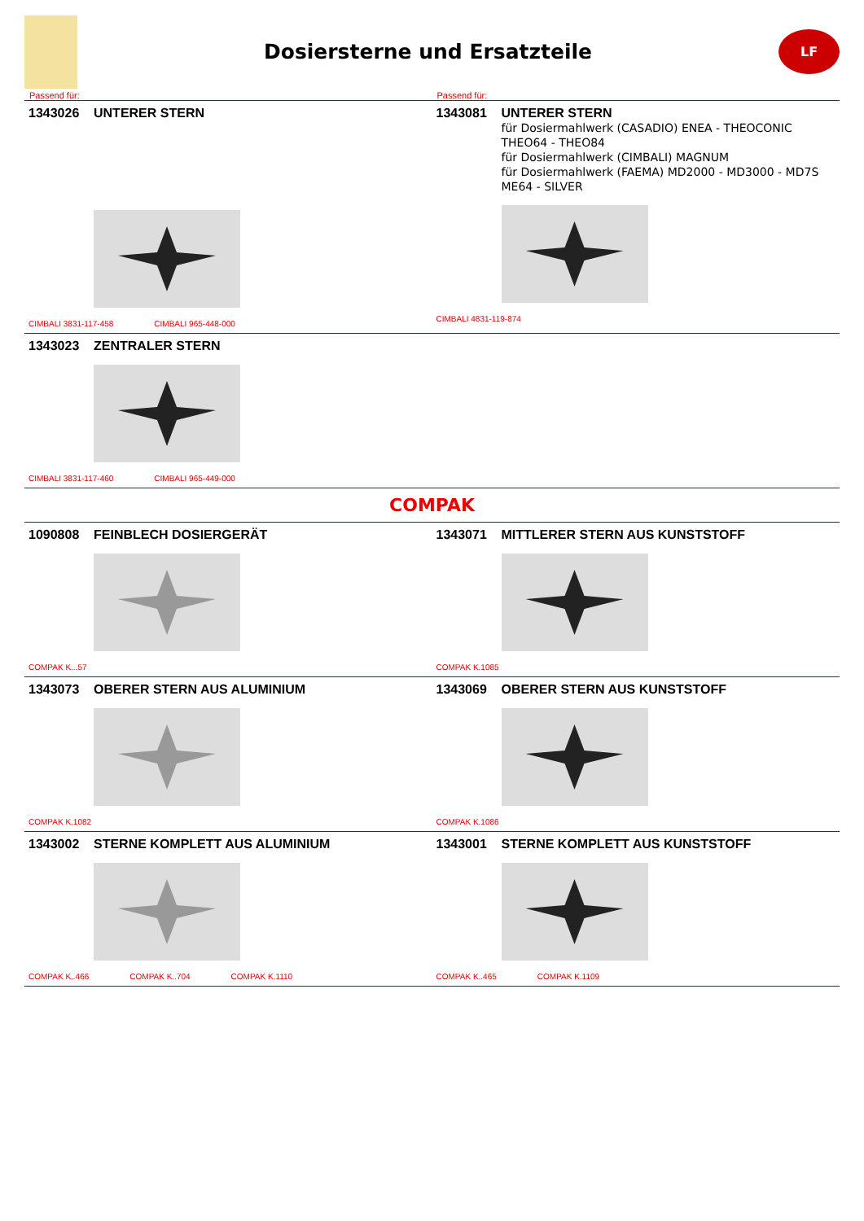Dosiersterne und Ersatzteile
LF
Passend für: Passend für:
1343026 UNTERER STERN
CIMBALI 3831-117-458 CIMBALI 965-448-000
1343081 UNTERER STERN
für Dosiermahlwerk (CASADIO) ENEA - THEOCONIC
THEO64 - THEO84
für Dosiermahlwerk (CIMBALI) MAGNUM
für Dosiermahlwerk (FAEMA) MD2000 - MD3000 - MD7S
ME64 - SILVER
CIMBALI 4831-119-874
1343023 ZENTRALER STERN
CIMBALI 3831-117-460 CIMBALI 965-449-000
COMPAK
1090808 FEINBLECH DOSIERGERÄT
COMPAK K...57
1343071 MITTLERER STERN AUS KUNSTSTOFF
COMPAK K.1085
1343073 OBERER STERN AUS ALUMINIUM
COMPAK K.1082
1343069 OBERER STERN AUS KUNSTSTOFF
COMPAK K.1086
1343002 STERNE KOMPLETT AUS ALUMINIUM
COMPAK K..466 COMPAK K..704 COMPAK K.1110
1343001 STERNE KOMPLETT AUS KUNSTSTOFF
COMPAK K..465 COMPAK K.1109